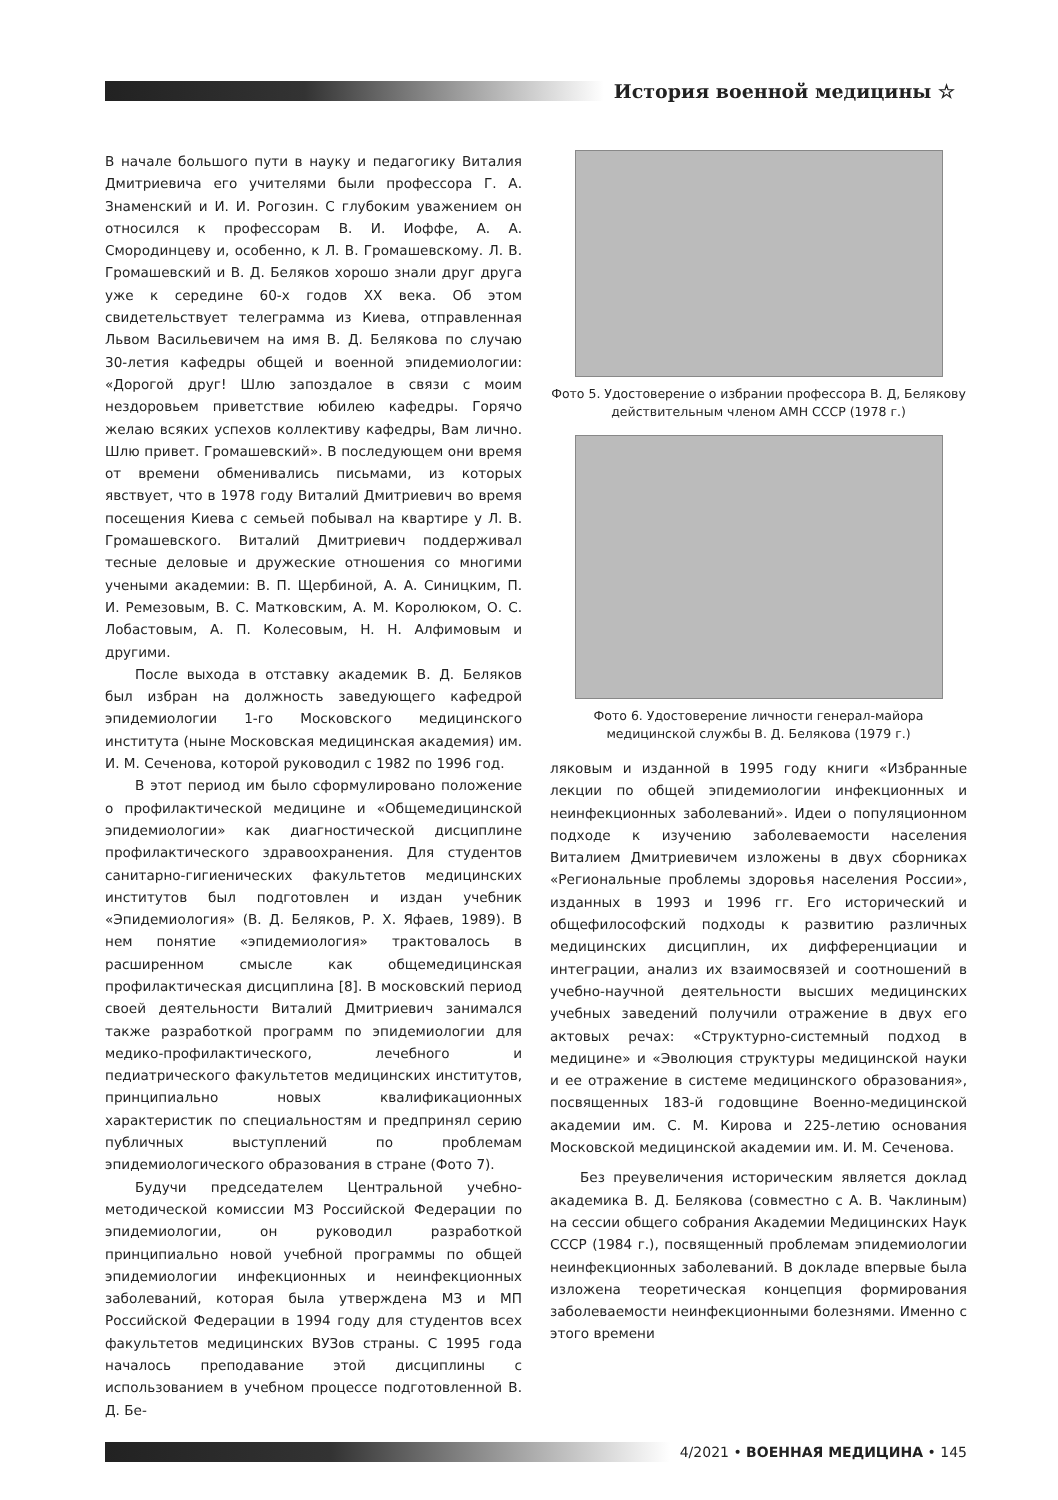История военной медицины ☆
В начале большого пути в науку и педагогику Виталия Дмитриевича его учителями были профессора Г. А. Знаменский и И. И. Рогозин. С глубоким уважением он относился к профессорам В. И. Иоффе, А. А. Смородинцеву и, особенно, к Л. В. Громашевскому. Л. В. Громашевский и В. Д. Беляков хорошо знали друг друга уже к середине 60-х годов XX века. Об этом свидетельствует телеграмма из Киева, отправленная Львом Васильевичем на имя В. Д. Белякова по случаю 30-летия кафедры общей и военной эпидемиологии: «Дорогой друг! Шлю запоздалое в связи с моим нездоровьем приветствие юбилею кафедры. Горячо желаю всяких успехов коллективу кафедры, Вам лично. Шлю привет. Громашевский». В последующем они время от времени обменивались письмами, из которых явствует, что в 1978 году Виталий Дмитриевич во время посещения Киева с семьей побывал на квартире у Л. В. Громашевского. Виталий Дмитриевич поддерживал тесные деловые и дружеские отношения со многими учеными академии: В. П. Щербиной, А. А. Синицким, П. И. Ремезовым, В. С. Матковским, А. М. Королюком, О. С. Лобастовым, А. П. Колесовым, Н. Н. Алфимовым и другими.
После выхода в отставку академик В. Д. Беляков был избран на должность заведующего кафедрой эпидемиологии 1-го Московского медицинского института (ныне Московская медицинская академия) им. И. М. Сеченова, которой руководил с 1982 по 1996 год.
В этот период им было сформулировано положение о профилактической медицине и «Общемедицинской эпидемиологии» как диагностической дисциплине профилактического здравоохранения. Для студентов санитарно-гигиенических факультетов медицинских институтов был подготовлен и издан учебник «Эпидемиология» (В. Д. Беляков, Р. Х. Яфаев, 1989). В нем понятие «эпидемиология» трактовалось в расширенном смысле как общемедицинская профилактическая дисциплина [8]. В московский период своей деятельности Виталий Дмитриевич занимался также разработкой программ по эпидемиологии для медико-профилактического, лечебного и педиатрического факультетов медицинских институтов, принципиально новых квалификационных характеристик по специальностям и предпринял серию публичных выступлений по проблемам эпидемиологического образования в стране (Фото 7).
Будучи председателем Центральной учебно-методической комиссии МЗ Российской Федерации по эпидемиологии, он руководил разработкой принципиально новой учебной программы по общей эпидемиологии инфекционных и неинфекционных заболеваний, которая была утверждена МЗ и МП Российской Федерации в 1994 году для студентов всех факультетов медицинских ВУЗов страны. С 1995 года началось преподавание этой дисциплины с использованием в учебном процессе подготовленной В. Д. Бе-
Фото 5. Удостоверение о избрании профессора В. Д, Белякову действительным членом АМН СССР (1978 г.)
Фото 6. Удостоверение личности генерал-майора медицинской службы В. Д. Белякова (1979 г.)
ляковым и изданной в 1995 году книги «Избранные лекции по общей эпидемиологии инфекционных и неинфекционных заболеваний». Идеи о популяционном подходе к изучению заболеваемости населения Виталием Дмитриевичем изложены в двух сборниках «Региональные проблемы здоровья населения России», изданных в 1993 и 1996 гг. Его исторический и общефилософский подходы к развитию различных медицинских дисциплин, их дифференциации и интеграции, анализ их взаимосвязей и соотношений в учебно-научной деятельности высших медицинских учебных заведений получили отражение в двух его актовых речах: «Структурно-системный подход в медицине» и «Эволюция структуры медицинской науки и ее отражение в системе медицинского образования», посвященных 183-й годовщине Военно-медицинской академии им. С. М. Кирова и 225-летию основания Московской медицинской академии им. И. М. Сеченова.
Без преувеличения историческим является доклад академика В. Д. Белякова (совместно с А. В. Чаклиным) на сессии общего собрания Академии Медицинских Наук СССР (1984 г.), посвященный проблемам эпидемиологии неинфекционных заболеваний. В докладе впервые была изложена теоретическая концепция формирования заболеваемости неинфекционными болезнями. Именно с этого времени
4/2021 • ВОЕННАЯ МЕДИЦИНА • 145